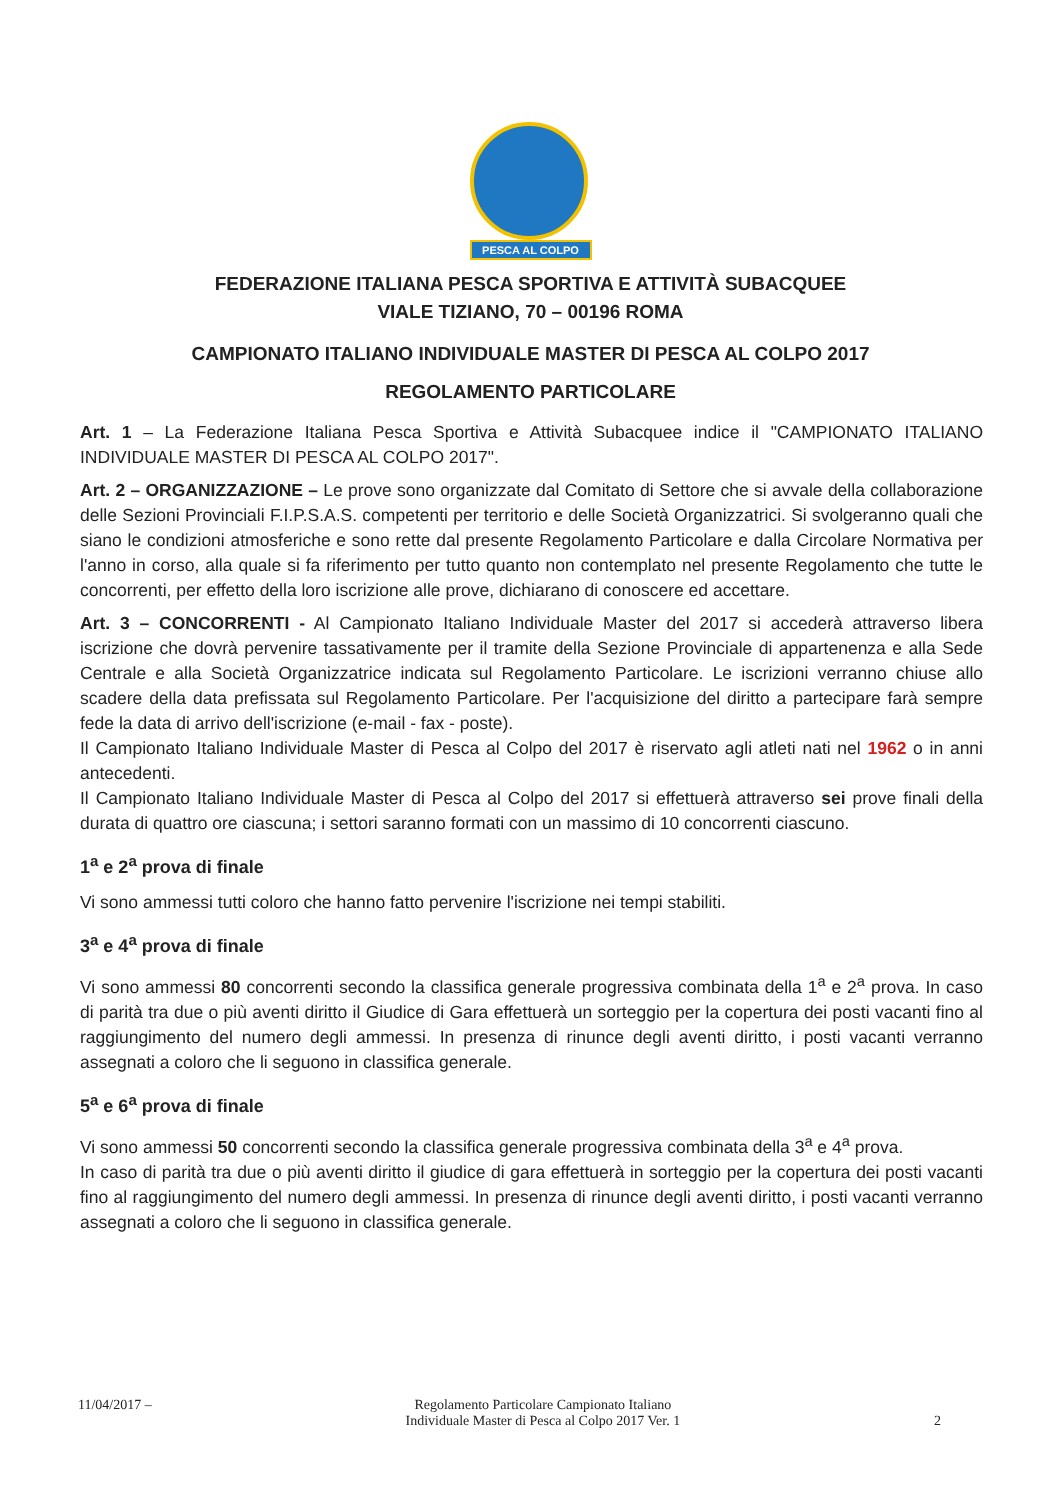PESCA AL COLPO
FEDERAZIONE ITALIANA PESCA SPORTIVA E ATTIVITÀ SUBACQUEE
VIALE TIZIANO, 70 – 00196 ROMA
CAMPIONATO ITALIANO INDIVIDUALE MASTER DI PESCA AL COLPO 2017
REGOLAMENTO PARTICOLARE
Art. 1 – La Federazione Italiana Pesca Sportiva e Attività Subacquee indice il "CAMPIONATO ITALIANO INDIVIDUALE MASTER DI PESCA AL COLPO 2017".
Art. 2 – ORGANIZZAZIONE – Le prove sono organizzate dal Comitato di Settore che si avvale della collaborazione delle Sezioni Provinciali F.I.P.S.A.S. competenti per territorio e delle Società Organizzatrici. Si svolgeranno quali che siano le condizioni atmosferiche e sono rette dal presente Regolamento Particolare e dalla Circolare Normativa per l'anno in corso, alla quale si fa riferimento per tutto quanto non contemplato nel presente Regolamento che tutte le concorrenti, per effetto della loro iscrizione alle prove, dichiarano di conoscere ed accettare.
Art. 3 – CONCORRENTI - Al Campionato Italiano Individuale Master del 2017 si accederà attraverso libera iscrizione che dovrà pervenire tassativamente per il tramite della Sezione Provinciale di appartenenza e alla Sede Centrale e alla Società Organizzatrice indicata sul Regolamento Particolare. Le iscrizioni verranno chiuse allo scadere della data prefissata sul Regolamento Particolare. Per l'acquisizione del diritto a partecipare farà sempre fede la data di arrivo dell'iscrizione (e-mail - fax - poste).
Il Campionato Italiano Individuale Master di Pesca al Colpo del 2017 è riservato agli atleti nati nel 1962 o in anni antecedenti.
Il Campionato Italiano Individuale Master di Pesca al Colpo del 2017 si effettuerà attraverso sei prove finali della durata di quattro ore ciascuna; i settori saranno formati con un massimo di 10 concorrenti ciascuno.
1<sup>a</sup> e 2<sup>a</sup> prova di finale
Vi sono ammessi tutti coloro che hanno fatto pervenire l'iscrizione nei tempi stabiliti.
3<sup>a</sup> e 4<sup>a</sup> prova di finale
Vi sono ammessi 80 concorrenti secondo la classifica generale progressiva combinata della 1<sup>a</sup> e 2<sup>a</sup> prova. In caso di parità tra due o più aventi diritto il Giudice di Gara effettuerà un sorteggio per la copertura dei posti vacanti fino al raggiungimento del numero degli ammessi. In presenza di rinunce degli aventi diritto, i posti vacanti verranno assegnati a coloro che li seguono in classifica generale.
5<sup>a</sup> e 6<sup>a</sup> prova di finale
Vi sono ammessi 50 concorrenti secondo la classifica generale progressiva combinata della 3<sup>a</sup> e 4<sup>a</sup> prova.
In caso di parità tra due o più aventi diritto il giudice di gara effettuerà in sorteggio per la copertura dei posti vacanti fino al raggiungimento del numero degli ammessi. In presenza di rinunce degli aventi diritto, i posti vacanti verranno assegnati a coloro che li seguono in classifica generale.
11/04/2017 – Regolamento Particolare Campionato Italiano
Individuale Master di Pesca al Colpo 2017 Ver. 1 2